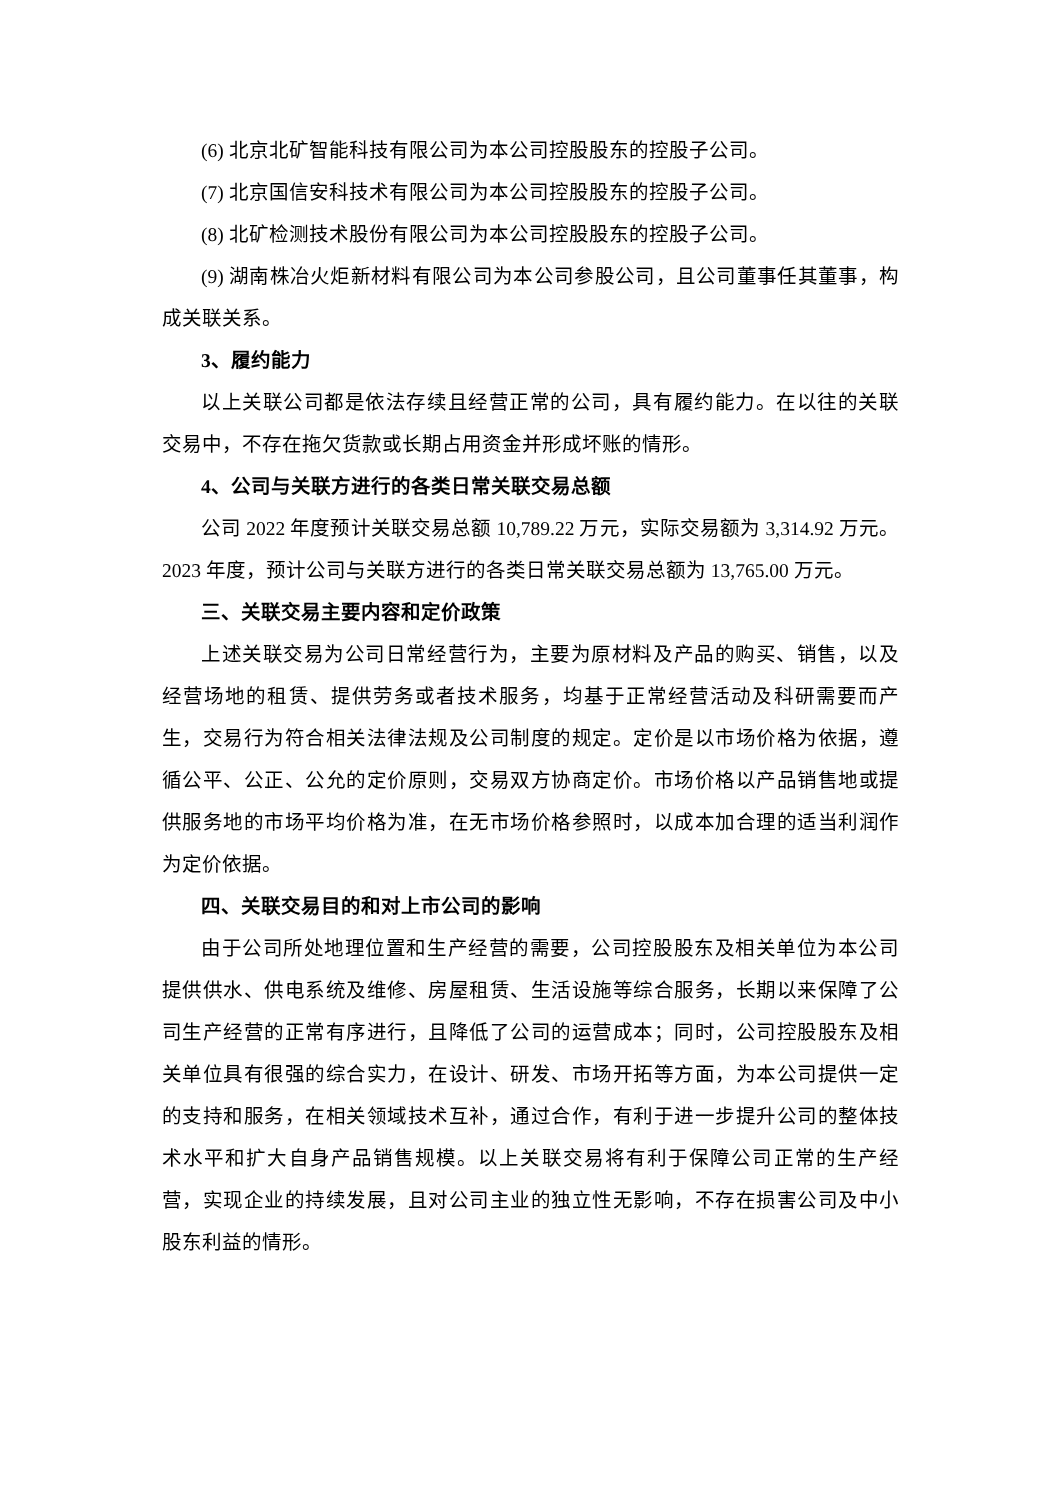(6) 北京北矿智能科技有限公司为本公司控股股东的控股子公司。
(7) 北京国信安科技术有限公司为本公司控股股东的控股子公司。
(8) 北矿检测技术股份有限公司为本公司控股股东的控股子公司。
(9) 湖南株冶火炬新材料有限公司为本公司参股公司，且公司董事任其董事，构成关联关系。
3、履约能力
以上关联公司都是依法存续且经营正常的公司，具有履约能力。在以往的关联交易中，不存在拖欠货款或长期占用资金并形成坏账的情形。
4、公司与关联方进行的各类日常关联交易总额
公司 2022 年度预计关联交易总额 10,789.22 万元，实际交易额为 3,314.92 万元。2023 年度，预计公司与关联方进行的各类日常关联交易总额为 13,765.00 万元。
三、关联交易主要内容和定价政策
上述关联交易为公司日常经营行为，主要为原材料及产品的购买、销售，以及经营场地的租赁、提供劳务或者技术服务，均基于正常经营活动及科研需要而产生，交易行为符合相关法律法规及公司制度的规定。定价是以市场价格为依据，遵循公平、公正、公允的定价原则，交易双方协商定价。市场价格以产品销售地或提供服务地的市场平均价格为准，在无市场价格参照时，以成本加合理的适当利润作为定价依据。
四、关联交易目的和对上市公司的影响
由于公司所处地理位置和生产经营的需要，公司控股股东及相关单位为本公司提供供水、供电系统及维修、房屋租赁、生活设施等综合服务，长期以来保障了公司生产经营的正常有序进行，且降低了公司的运营成本；同时，公司控股股东及相关单位具有很强的综合实力，在设计、研发、市场开拓等方面，为本公司提供一定的支持和服务，在相关领域技术互补，通过合作，有利于进一步提升公司的整体技术水平和扩大自身产品销售规模。以上关联交易将有利于保障公司正常的生产经营，实现企业的持续发展，且对公司主业的独立性无影响，不存在损害公司及中小股东利益的情形。